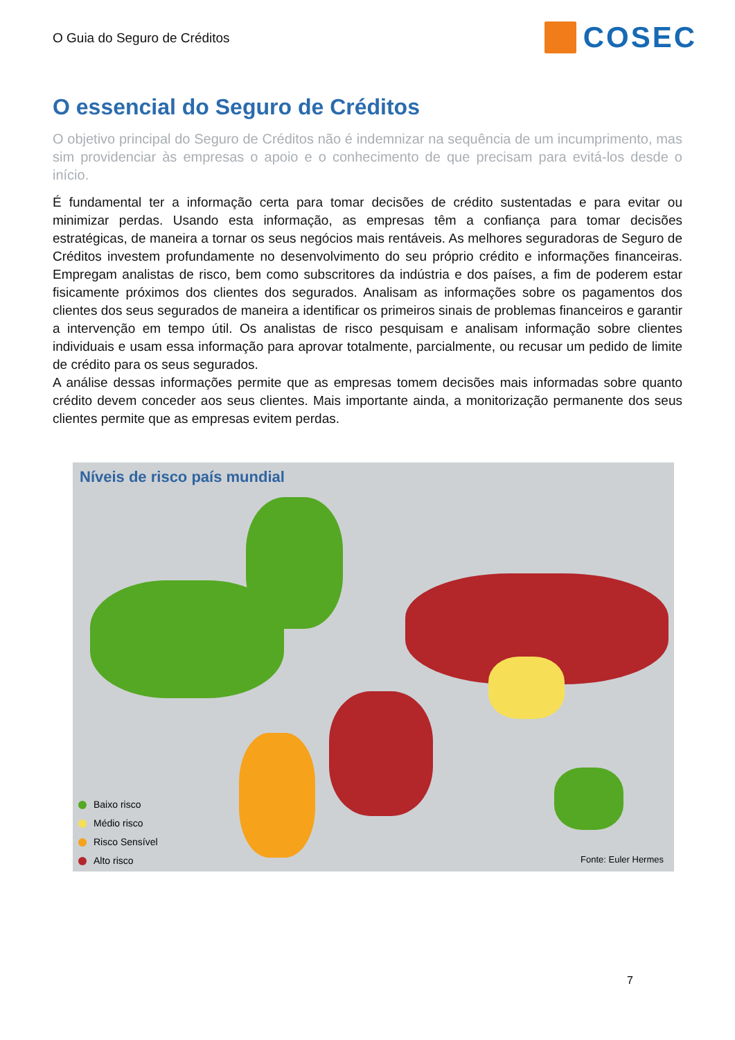O Guia do Seguro de Créditos
COSEC
O essencial do Seguro de Créditos
O objetivo principal do Seguro de Créditos não é indemnizar na sequência de um incumprimento, mas sim providenciar às empresas o apoio e o conhecimento de que precisam para evitá-los desde o início.
É fundamental ter a informação certa para tomar decisões de crédito sustentadas e para evitar ou minimizar perdas. Usando esta informação, as empresas têm a confiança para tomar decisões estratégicas, de maneira a tornar os seus negócios mais rentáveis. As melhores seguradoras de Seguro de Créditos investem profundamente no desenvolvimento do seu próprio crédito e informações financeiras. Empregam analistas de risco, bem como subscritores da indústria e dos países, a fim de poderem estar fisicamente próximos dos clientes dos segurados. Analisam as informações sobre os pagamentos dos clientes dos seus segurados de maneira a identificar os primeiros sinais de problemas financeiros e garantir a intervenção em tempo útil. Os analistas de risco pesquisam e analisam informação sobre clientes individuais e usam essa informação para aprovar totalmente, parcialmente, ou recusar um pedido de limite de crédito para os seus segurados.
A análise dessas informações permite que as empresas tomem decisões mais informadas sobre quanto crédito devem conceder aos seus clientes. Mais importante ainda, a monitorização permanente dos seus clientes permite que as empresas evitem perdas.
Níveis de risco país mundial
Baixo risco
Médio risco
Risco Sensível
Alto risco
Fonte: Euler Hermes
7